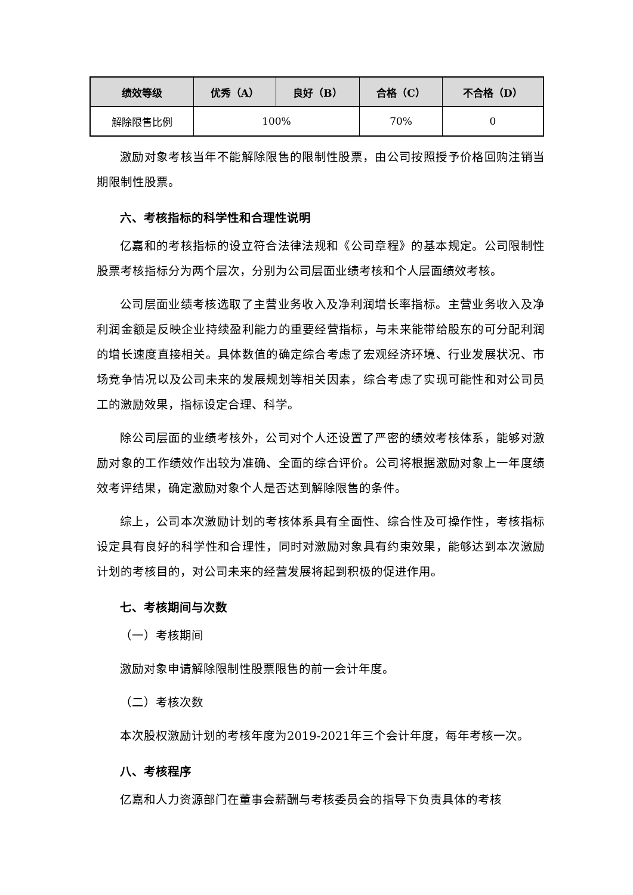| 绩效等级 | 优秀（A） | 良好（B） | 合格（C） | 不合格（D） |
| --- | --- | --- | --- | --- |
| 解除限售比例 | 100% | | 70% | 0 |
激励对象考核当年不能解除限售的限制性股票，由公司按照授予价格回购注销当期限制性股票。
六、考核指标的科学性和合理性说明
亿嘉和的考核指标的设立符合法律法规和《公司章程》的基本规定。公司限制性股票考核指标分为两个层次，分别为公司层面业绩考核和个人层面绩效考核。
公司层面业绩考核选取了主营业务收入及净利润增长率指标。主营业务收入及净利润金额是反映企业持续盈利能力的重要经营指标，与未来能带给股东的可分配利润的增长速度直接相关。具体数值的确定综合考虑了宏观经济环境、行业发展状况、市场竞争情况以及公司未来的发展规划等相关因素，综合考虑了实现可能性和对公司员工的激励效果，指标设定合理、科学。
除公司层面的业绩考核外，公司对个人还设置了严密的绩效考核体系，能够对激励对象的工作绩效作出较为准确、全面的综合评价。公司将根据激励对象上一年度绩效考评结果，确定激励对象个人是否达到解除限售的条件。
综上，公司本次激励计划的考核体系具有全面性、综合性及可操作性，考核指标设定具有良好的科学性和合理性，同时对激励对象具有约束效果，能够达到本次激励计划的考核目的，对公司未来的经营发展将起到积极的促进作用。
七、考核期间与次数
（一）考核期间
激励对象申请解除限制性股票限售的前一会计年度。
（二）考核次数
本次股权激励计划的考核年度为2019-2021年三个会计年度，每年考核一次。
八、考核程序
亿嘉和人力资源部门在董事会薪酬与考核委员会的指导下负责具体的考核